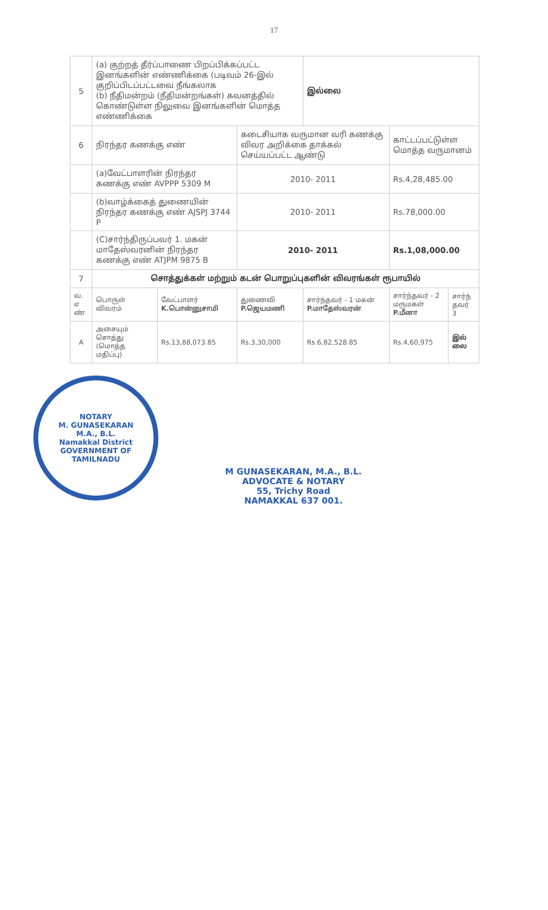17
| 5 | (a) குற்றத் தீர்ப்பாணை பிறப்பிக்கப்பட்ட இனங்களின் எண்ணிக்கை (படிவம் 26-இல் குறிப்பிடப்பட்டவை நீங்கலாக (b) நீதிமன்றம் (நீதிமன்றங்கள்) கவனத்தில் கொண்டுள்ள நிலுவை இனங்களின் மொத்த எண்ணிக்கை | | | இல்லை | | |
| 6 | நிரந்தர கணக்கு எண் | | கடைசியாக வருமான வரி கணக்கு விவர அறிக்கை தாக்கல் செய்யப்பட்ட ஆண்டு | | காட்டப்பட்டுள்ள மொத்த வருமானம் | |
| | (a)வேட்பாளரின் நிரந்தர கணக்கு எண் AVPPP 5309 M | | 2010- 2011 | | Rs.4,28,485.00 | |
| | (b)வாழ்க்கைத் துணையின் நிரந்தர கணக்கு எண் AJSPJ 3744 P | | 2010- 2011 | | Rs.78,000.00 | |
| | (C)சார்ந்திருப்பவர் 1. மகன் மாதேஸ்வரனின் நிரந்தர கணக்கு எண் ATJPM 9875 B | | 2010- 2011 | | Rs.1,08,000.00 | |
| 7 | சொத்துக்கள் மற்றும் கடன் பொறுப்புகளின் விவரங்கள் ரூபாயில் | | | | | |
| வ. எ ண் | பொருள் விவரம் | வேட்பாளர் K.பொன்னுசாமி | துணைவி P.ஜெயமணி | சார்ந்தவர் - 1 மகன் P.மாதேஸ்வரன் | சார்ந்தவர் - 2 மருமகள் P.மீனா | சார்ந் தவர் 3 |
| A | அசையும் சொத்து (மொத்த மதிப்பு) | Rs.13,88,073.85 | Rs.3,30,000 | Rs.6,82,528.85 | Rs.4,60,975 | இல் லை |
NOTARY
M. GUNASEKARAN
M.A., B.L.
Namakkal District
GOVERNMENT OF TAMILNADU
M GUNASEKARAN, M.A., B.L.
ADVOCATE & NOTARY
55, Trichy Road
NAMAKKAL 637 001.